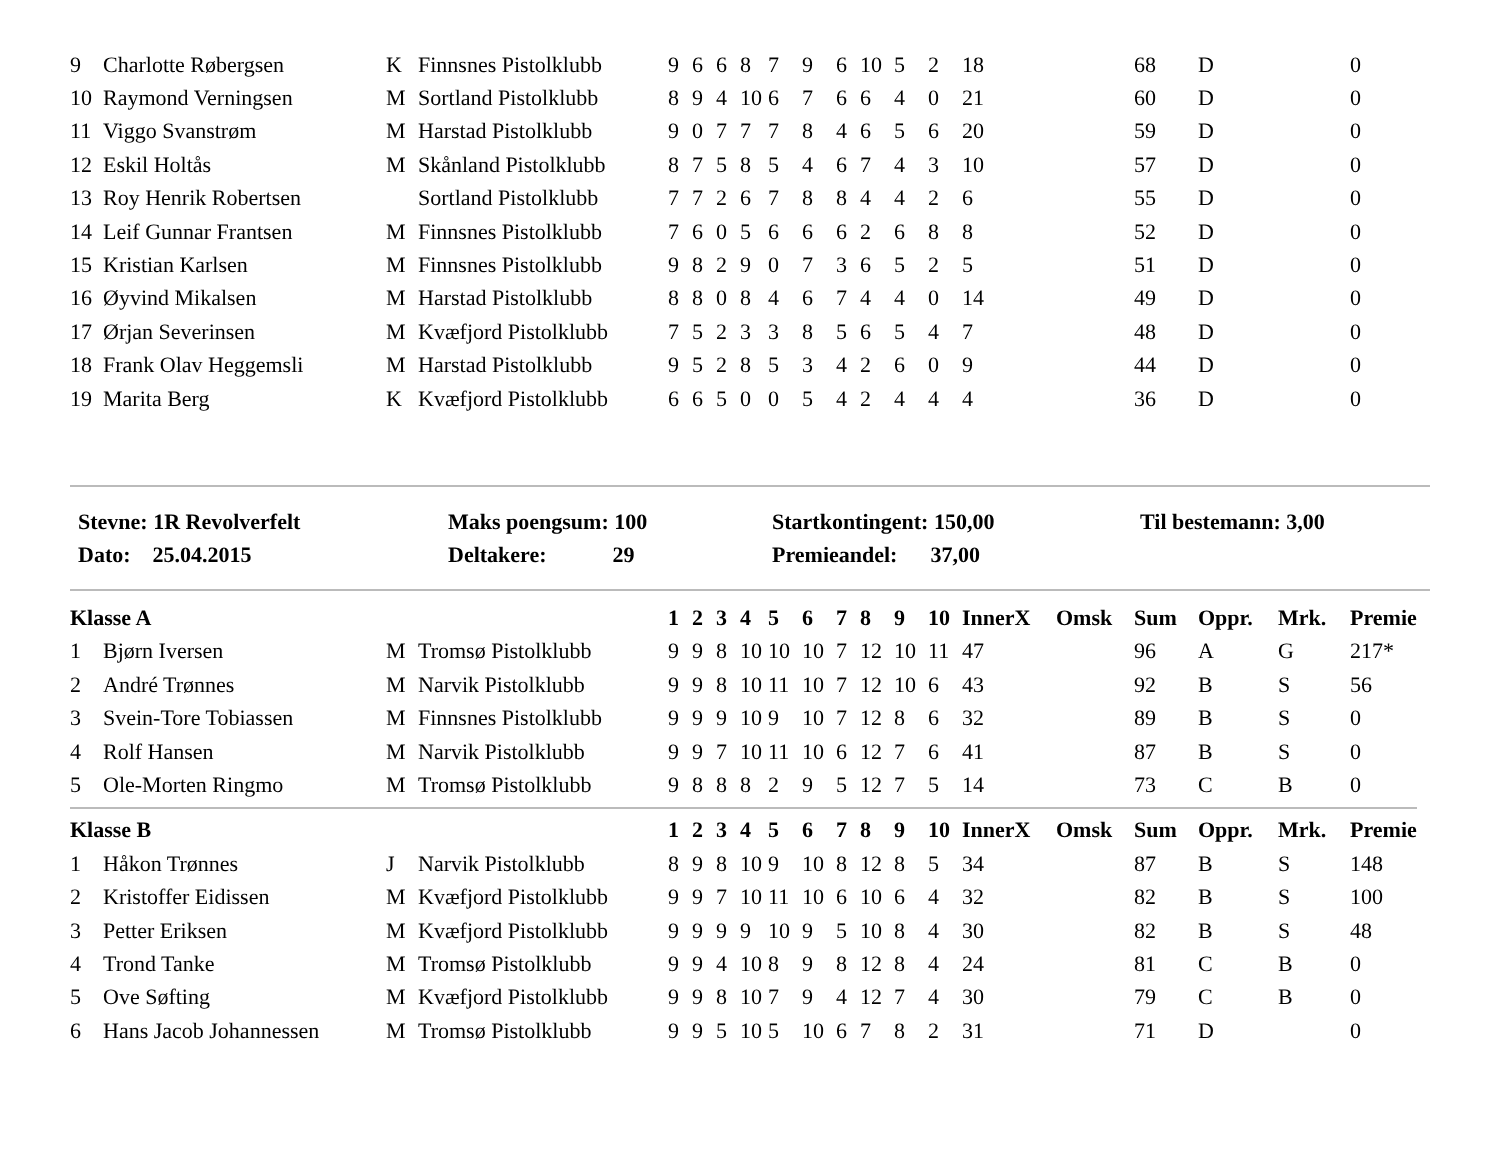| 9 | Charlotte Røbergsen | K | Finnsnes Pistolklubb | 9 | 6 | 6 | 8 | 7 | 9 | 6 | 10 | 5 | 2 | 18 | | 68 | D | | 0 |
| 10 | Raymond Verningsen | M | Sortland Pistolklubb | 8 | 9 | 4 | 10 | 6 | 7 | 6 | 6 | 4 | 0 | 21 | | 60 | D | | 0 |
| 11 | Viggo Svanstrøm | M | Harstad Pistolklubb | 9 | 0 | 7 | 7 | 7 | 8 | 4 | 6 | 5 | 6 | 20 | | 59 | D | | 0 |
| 12 | Eskil Holtås | M | Skånland Pistolklubb | 8 | 7 | 5 | 8 | 5 | 4 | 6 | 7 | 4 | 3 | 10 | | 57 | D | | 0 |
| 13 | Roy Henrik Robertsen | | Sortland Pistolklubb | 7 | 7 | 2 | 6 | 7 | 8 | 8 | 4 | 4 | 2 | 6 | | 55 | D | | 0 |
| 14 | Leif Gunnar Frantsen | M | Finnsnes Pistolklubb | 7 | 6 | 0 | 5 | 6 | 6 | 6 | 2 | 6 | 8 | 8 | | 52 | D | | 0 |
| 15 | Kristian Karlsen | M | Finnsnes Pistolklubb | 9 | 8 | 2 | 9 | 0 | 7 | 3 | 6 | 5 | 2 | 5 | | 51 | D | | 0 |
| 16 | Øyvind Mikalsen | M | Harstad Pistolklubb | 8 | 8 | 0 | 8 | 4 | 6 | 7 | 4 | 4 | 0 | 14 | | 49 | D | | 0 |
| 17 | Ørjan Severinsen | M | Kvæfjord Pistolklubb | 7 | 5 | 2 | 3 | 3 | 8 | 5 | 6 | 5 | 4 | 7 | | 48 | D | | 0 |
| 18 | Frank Olav Heggemsli | M | Harstad Pistolklubb | 9 | 5 | 2 | 8 | 5 | 3 | 4 | 2 | 6 | 0 | 9 | | 44 | D | | 0 |
| 19 | Marita Berg | K | Kvæfjord Pistolklubb | 6 | 6 | 5 | 0 | 0 | 5 | 4 | 2 | 4 | 4 | 4 | | 36 | D | | 0 |
| Stevne: 1R Revolverfelt | Maks poengsum: 100 | Startkontingent: 150,00 | Til bestemann: 3,00 |
| Dato: 25.04.2015 | Deltakere: 29 | Premieandel: 37,00 | |
| Klasse A | | | | 1 | 2 | 3 | 4 | 5 | 6 | 7 | 8 | 9 | 10 | InnerX | Omsk | Sum | Oppr. | Mrk. | Premie |
| --- | --- | --- | --- | --- | --- | --- | --- | --- | --- | --- | --- | --- | --- | --- | --- | --- | --- | --- | --- |
| 1 | Bjørn Iversen | M | Tromsø Pistolklubb | 9 | 9 | 8 | 10 | 10 | 10 | 7 | 12 | 10 | 11 | 47 | | 96 | A | G | 217* |
| 2 | André Trønnes | M | Narvik Pistolklubb | 9 | 9 | 8 | 10 | 11 | 10 | 7 | 12 | 10 | 6 | 43 | | 92 | B | S | 56 |
| 3 | Svein-Tore Tobiassen | M | Finnsnes Pistolklubb | 9 | 9 | 9 | 10 | 9 | 10 | 7 | 12 | 8 | 6 | 32 | | 89 | B | S | 0 |
| 4 | Rolf Hansen | M | Narvik Pistolklubb | 9 | 9 | 7 | 10 | 11 | 10 | 6 | 12 | 7 | 6 | 41 | | 87 | B | S | 0 |
| 5 | Ole-Morten Ringmo | M | Tromsø Pistolklubb | 9 | 8 | 8 | 8 | 2 | 9 | 5 | 12 | 7 | 5 | 14 | | 73 | C | B | 0 |
| Klasse B | | | | 1 | 2 | 3 | 4 | 5 | 6 | 7 | 8 | 9 | 10 | InnerX | Omsk | Sum | Oppr. | Mrk. | Premie |
| 1 | Håkon Trønnes | J | Narvik Pistolklubb | 8 | 9 | 8 | 10 | 9 | 10 | 8 | 12 | 8 | 5 | 34 | | 87 | B | S | 148 |
| 2 | Kristoffer Eidissen | M | Kvæfjord Pistolklubb | 9 | 9 | 7 | 10 | 11 | 10 | 6 | 10 | 6 | 4 | 32 | | 82 | B | S | 100 |
| 3 | Petter Eriksen | M | Kvæfjord Pistolklubb | 9 | 9 | 9 | 9 | 10 | 9 | 5 | 10 | 8 | 4 | 30 | | 82 | B | S | 48 |
| 4 | Trond Tanke | M | Tromsø Pistolklubb | 9 | 9 | 4 | 10 | 8 | 9 | 8 | 12 | 8 | 4 | 24 | | 81 | C | B | 0 |
| 5 | Ove Søfting | M | Kvæfjord Pistolklubb | 9 | 9 | 8 | 10 | 7 | 9 | 4 | 12 | 7 | 4 | 30 | | 79 | C | B | 0 |
| 6 | Hans Jacob Johannessen | M | Tromsø Pistolklubb | 9 | 9 | 5 | 10 | 5 | 10 | 6 | 7 | 8 | 2 | 31 | | 71 | D | | 0 |